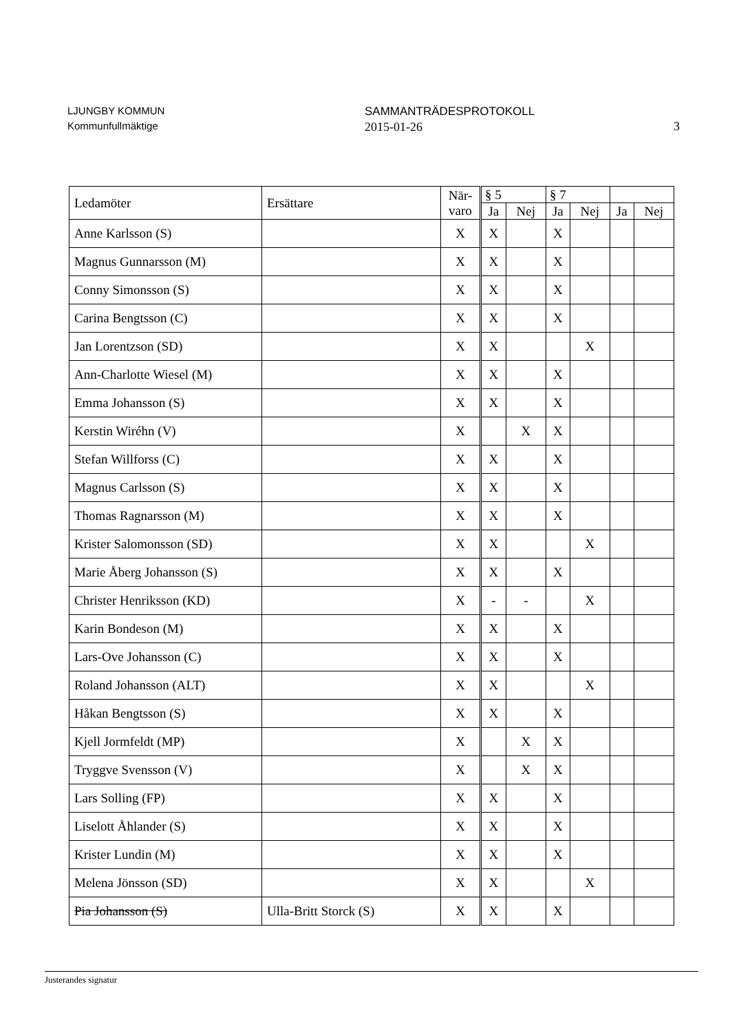LJUNGBY KOMMUN
Kommunfullmäktige
SAMMANTRÄDESPROTOKOLL
2015-01-26
3
| Ledamöter | Ersättare | När- varo | § 5 | | § 7 | | | |
| --- | --- | --- | --- | --- | --- | --- | --- | --- |
| | | | Ja | Nej | Ja | Nej | Ja | Nej |
| Anne Karlsson (S) | | X | X | | X | | | |
| Magnus Gunnarsson (M) | | X | X | | X | | | |
| Conny Simonsson (S) | | X | X | | X | | | |
| Carina Bengtsson (C) | | X | X | | X | | | |
| Jan Lorentzson (SD) | | X | X | | | X | | |
| Ann-Charlotte Wiesel (M) | | X | X | | X | | | |
| Emma Johansson (S) | | X | X | | X | | | |
| Kerstin Wiréhn (V) | | X | | X | X | | | |
| Stefan Willforss (C) | | X | X | | X | | | |
| Magnus Carlsson (S) | | X | X | | X | | | |
| Thomas Ragnarsson (M) | | X | X | | X | | | |
| Krister Salomonsson (SD) | | X | X | | | X | | |
| Marie Åberg Johansson (S) | | X | X | | X | | | |
| Christer Henriksson (KD) | | X | - | - | | X | | |
| Karin Bondeson (M) | | X | X | | X | | | |
| Lars-Ove Johansson (C) | | X | X | | X | | | |
| Roland Johansson (ALT) | | X | X | | | X | | |
| Håkan Bengtsson (S) | | X | X | | X | | | |
| Kjell Jormfeldt (MP) | | X | | X | X | | | |
| Tryggve Svensson (V) | | X | | X | X | | | |
| Lars Solling (FP) | | X | X | | X | | | |
| Liselott Åhlander (S) | | X | X | | X | | | |
| Krister Lundin (M) | | X | X | | X | | | |
| Melena Jönsson (SD) | | X | X | | | X | | |
| Pia Johansson (S) | Ulla-Britt Storck (S) | X | X | | X | | | |
Justerandes signatur